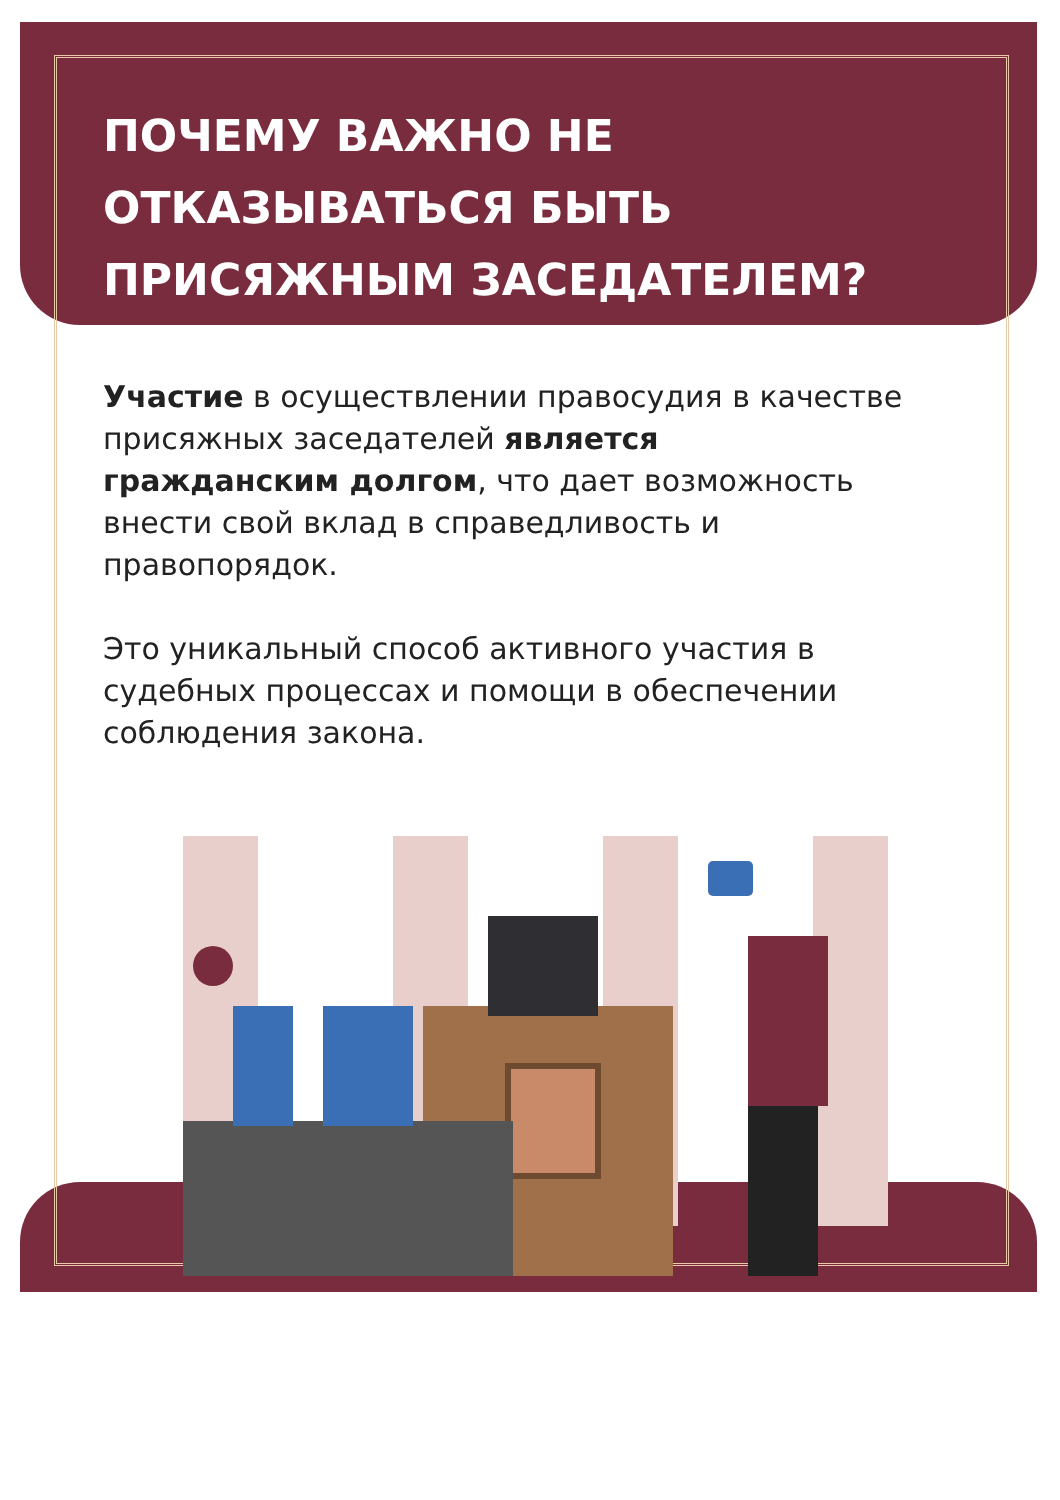ПОЧЕМУ ВАЖНО НЕ
ОТКАЗЫВАТЬСЯ БЫТЬ
ПРИСЯЖНЫМ ЗАСЕДАТЕЛЕМ?
Участие в осуществлении правосудия в качестве присяжных заседателей является гражданским долгом, что дает возможность внести свой вклад в справедливость и правопорядок.
Это уникальный способ активного участия в судебных процессах и помощи в обеспечении соблюдения закона.